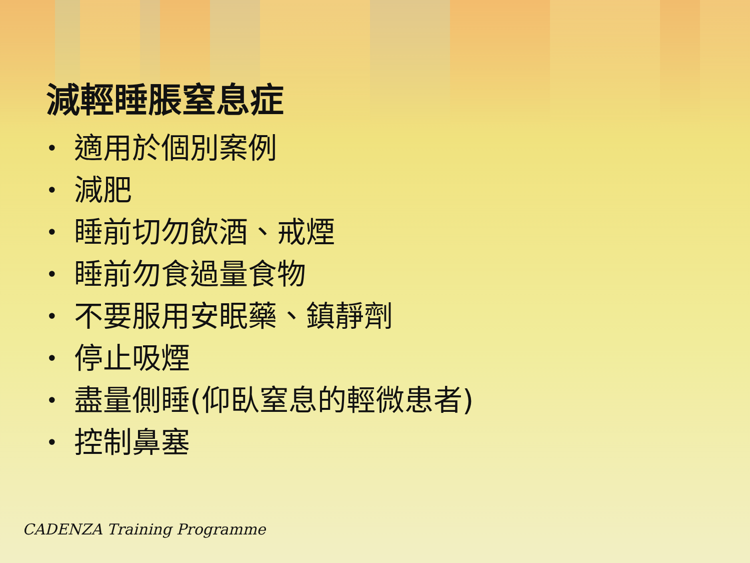減輕睡脹窒息症
• 適用於個別案例
• 減肥
• 睡前切勿飲酒、戒煙
• 睡前勿食過量食物
• 不要服用安眠藥、鎮靜劑
• 停止吸煙
• 盡量側睡(仰臥窒息的輕微患者)
• 控制鼻塞
CADENZA Training Programme